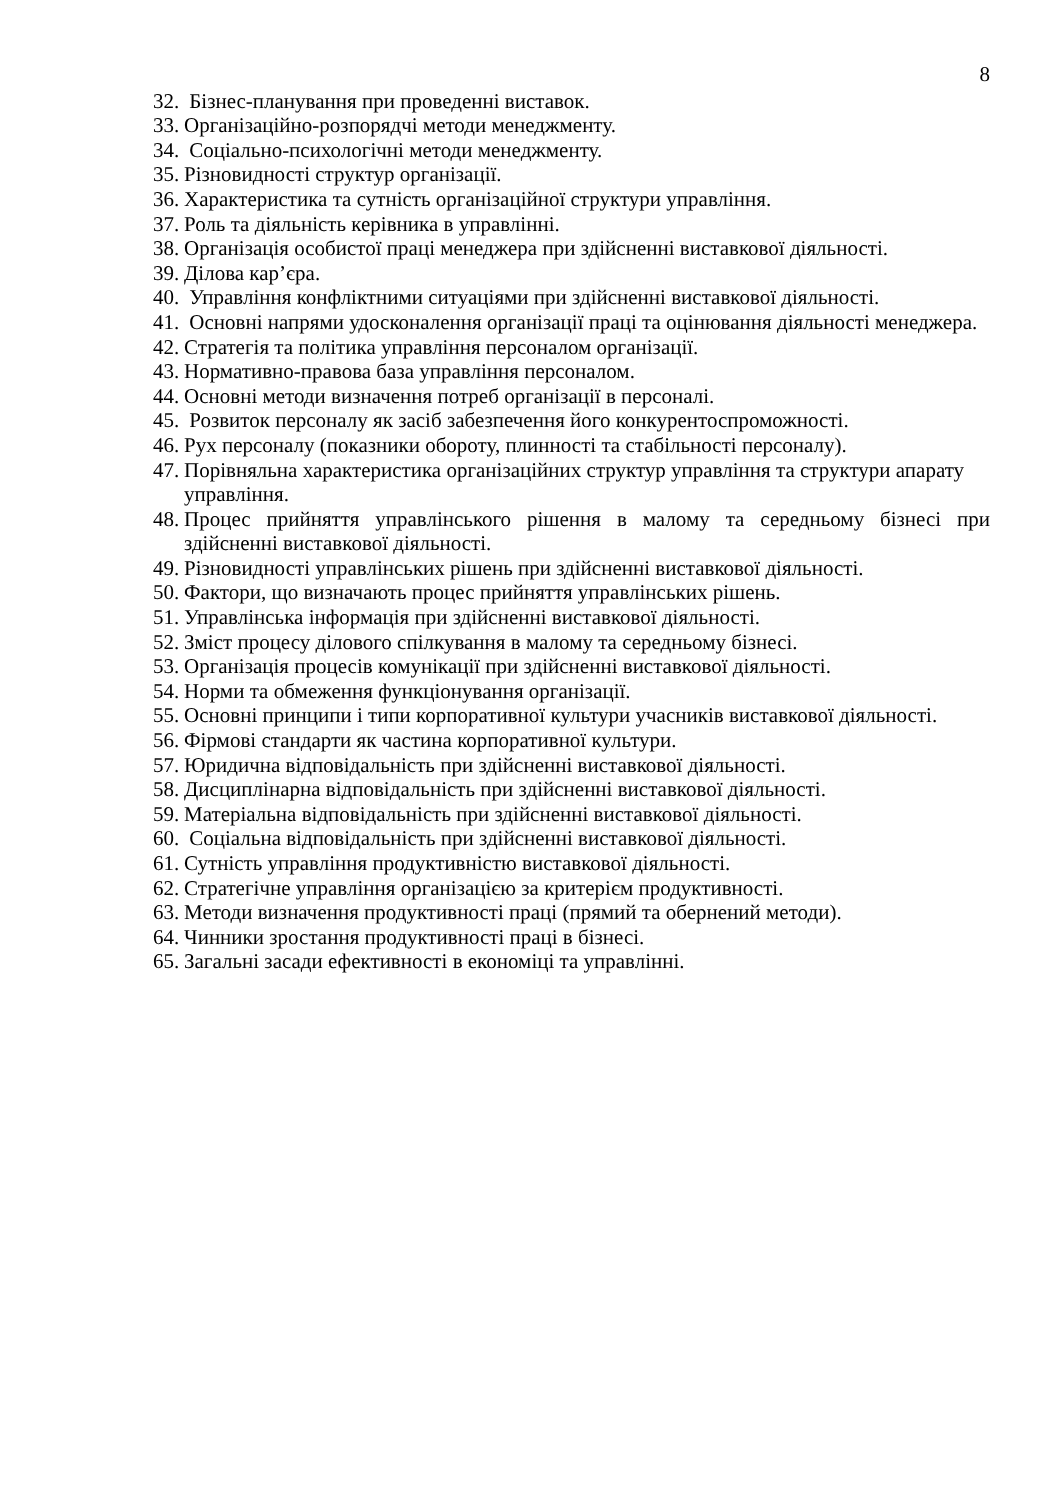8
32. Бізнес-планування при проведенні виставок.
33. Організаційно-розпорядчі методи менеджменту.
34. Соціально-психологічні методи менеджменту.
35. Різновидності структур організації.
36. Характеристика та сутність організаційної структури управління.
37. Роль та діяльність керівника в управлінні.
38. Організація особистої праці менеджера при здійсненні виставкової діяльності.
39. Ділова кар’єра.
40. Управління конфліктними ситуаціями при здійсненні виставкової діяльності.
41. Основні напрями удосконалення організації праці та оцінювання діяльності менеджера.
42. Стратегія та політика управління персоналом організації.
43. Нормативно-правова база управління персоналом.
44. Основні методи визначення потреб організації в персоналі.
45. Розвиток персоналу як засіб забезпечення його конкурентоспроможності.
46. Рух персоналу (показники обороту, плинності та стабільності персоналу).
47. Порівняльна характеристика організаційних структур управління та структури апарату управління.
48. Процес прийняття управлінського рішення в малому та середньому бізнесі при здійсненні виставкової діяльності.
49. Різновидності управлінських рішень при здійсненні виставкової діяльності.
50. Фактори, що визначають процес прийняття управлінських рішень.
51. Управлінська інформація при здійсненні виставкової діяльності.
52. Зміст процесу ділового спілкування в малому та середньому бізнесі.
53. Організація процесів комунікації при здійсненні виставкової діяльності.
54. Норми та обмеження функціонування організації.
55. Основні принципи і типи корпоративної культури учасників виставкової діяльності.
56. Фірмові стандарти як частина корпоративної культури.
57. Юридична відповідальність при здійсненні виставкової діяльності.
58. Дисциплінарна відповідальність при здійсненні виставкової діяльності.
59. Матеріальна відповідальність при здійсненні виставкової діяльності.
60. Соціальна відповідальність при здійсненні виставкової діяльності.
61. Сутність управління продуктивністю виставкової діяльності.
62. Стратегічне управління організацією за критерієм продуктивності.
63. Методи визначення продуктивності праці (прямий та обернений методи).
64. Чинники зростання продуктивності праці в бізнесі.
65. Загальні засади ефективності в економіці та управлінні.